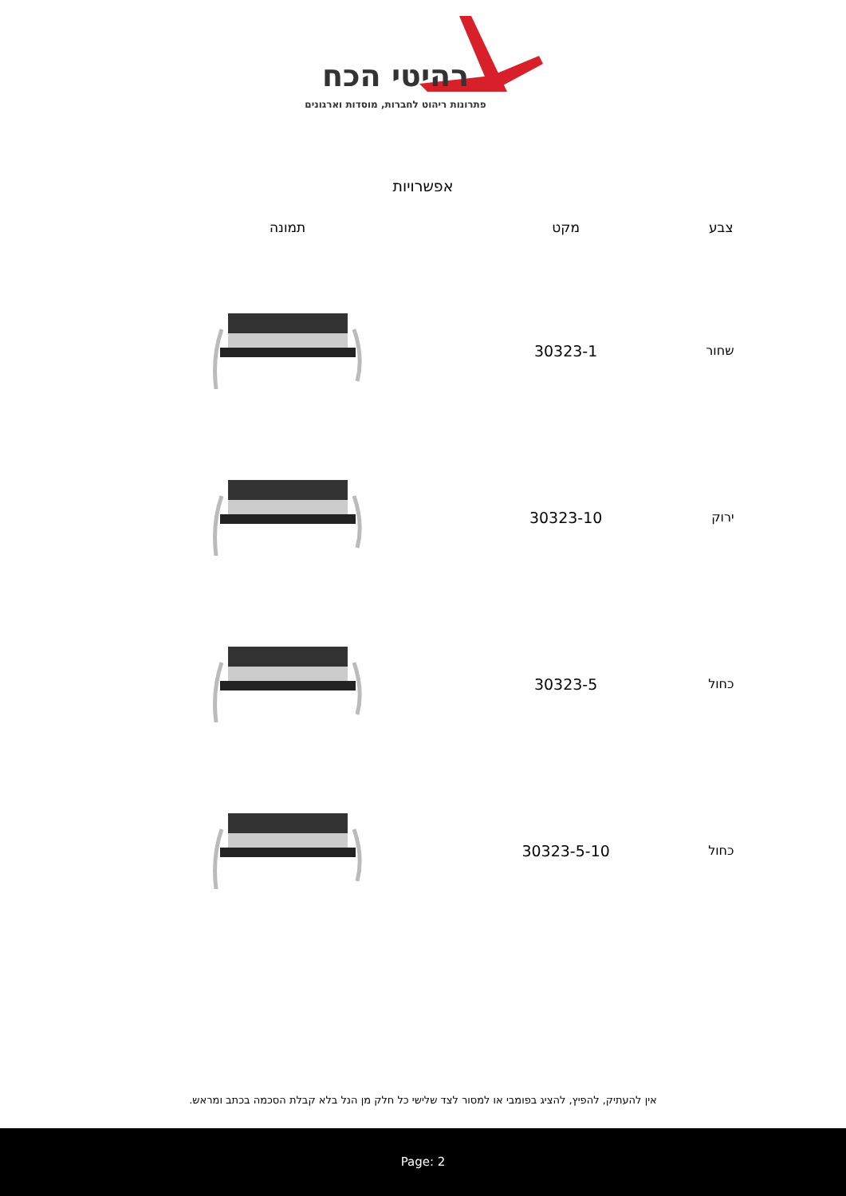רהיטי הכח
פתרונות ריהוט לחברות, מוסדות וארגונים
אפשרויות
| צבע | מקט | תמונה |
| --- | --- | --- |
| שחור | 30323-1 | |
| ירוק | 30323-10 | |
| כחול | 30323-5 | |
| כחול | 30323-5-10 | |
אין להעתיק, להפיץ, להציג בפומבי או למסור לצד שלישי כל חלק מן הנל בלא קבלת הסכמה בכתב ומראש.
Page: 2